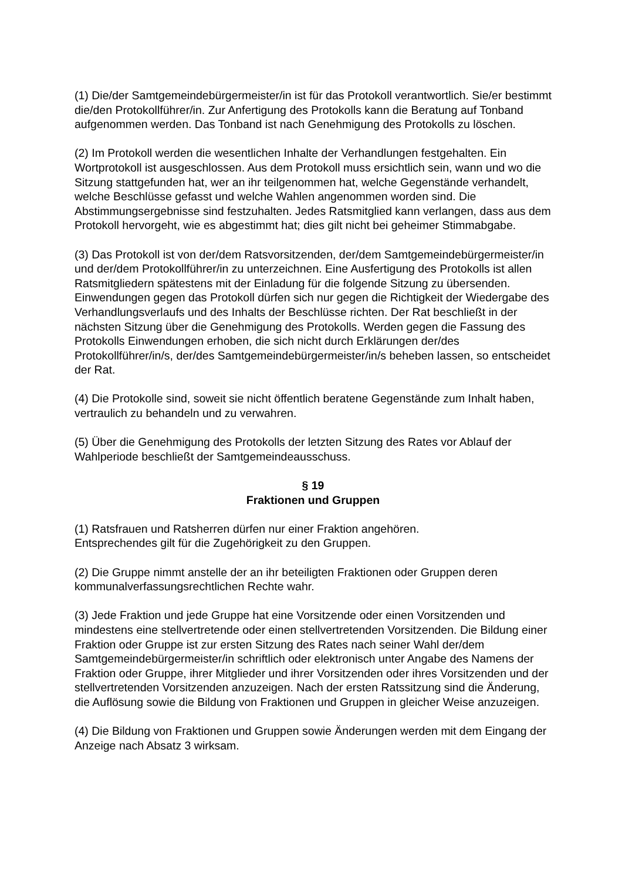(1) Die/der Samtgemeindebürgermeister/in ist für das Protokoll verantwortlich. Sie/er bestimmt die/den Protokollführer/in. Zur Anfertigung des Protokolls kann die Beratung auf Tonband aufgenommen werden. Das Tonband ist nach Genehmigung des Protokolls zu löschen.
(2) Im Protokoll werden die wesentlichen Inhalte der Verhandlungen festgehalten. Ein Wortprotokoll ist ausgeschlossen. Aus dem Protokoll muss ersichtlich sein, wann und wo die Sitzung stattgefunden hat, wer an ihr teilgenommen hat, welche Gegenstände verhandelt, welche Beschlüsse gefasst und welche Wahlen angenommen worden sind. Die Abstimmungsergebnisse sind festzuhalten. Jedes Ratsmitglied kann verlangen, dass aus dem Protokoll hervorgeht, wie es abgestimmt hat; dies gilt nicht bei geheimer Stimmabgabe.
(3) Das Protokoll ist von der/dem Ratsvorsitzenden, der/dem Samtgemeindebürgermeister/in und der/dem Protokollführer/in zu unterzeichnen. Eine Ausfertigung des Protokolls ist allen Ratsmitgliedern spätestens mit der Einladung für die folgende Sitzung zu übersenden. Einwendungen gegen das Protokoll dürfen sich nur gegen die Richtigkeit der Wiedergabe des Verhandlungsverlaufs und des Inhalts der Beschlüsse richten. Der Rat beschließt in der nächsten Sitzung über die Genehmigung des Protokolls. Werden gegen die Fassung des Protokolls Einwendungen erhoben, die sich nicht durch Erklärungen der/des Protokollführer/in/s, der/des Samtgemeindebürgermeister/in/s beheben lassen, so entscheidet der Rat.
(4) Die Protokolle sind, soweit sie nicht öffentlich beratene Gegenstände zum Inhalt haben, vertraulich zu behandeln und zu verwahren.
(5) Über die Genehmigung des Protokolls der letzten Sitzung des Rates vor Ablauf der Wahlperiode beschließt der Samtgemeindeausschuss.
§ 19
Fraktionen und Gruppen
(1) Ratsfrauen und Ratsherren dürfen nur einer Fraktion angehören.
Entsprechendes gilt für die Zugehörigkeit zu den Gruppen.
(2) Die Gruppe nimmt anstelle der an ihr beteiligten Fraktionen oder Gruppen deren kommunalverfassungsrechtlichen Rechte wahr.
(3) Jede Fraktion und jede Gruppe hat eine Vorsitzende oder einen Vorsitzenden und mindestens eine stellvertretende oder einen stellvertretenden Vorsitzenden. Die Bildung einer Fraktion oder Gruppe ist zur ersten Sitzung des Rates nach seiner Wahl der/dem Samtgemeindebürgermeister/in schriftlich oder elektronisch unter Angabe des Namens der Fraktion oder Gruppe, ihrer Mitglieder und ihrer Vorsitzenden oder ihres Vorsitzenden und der stellvertretenden Vorsitzenden anzuzeigen. Nach der ersten Ratssitzung sind die Änderung, die Auflösung sowie die Bildung von Fraktionen und Gruppen in gleicher Weise anzuzeigen.
(4) Die Bildung von Fraktionen und Gruppen sowie Änderungen werden mit dem Eingang der Anzeige nach Absatz 3 wirksam.